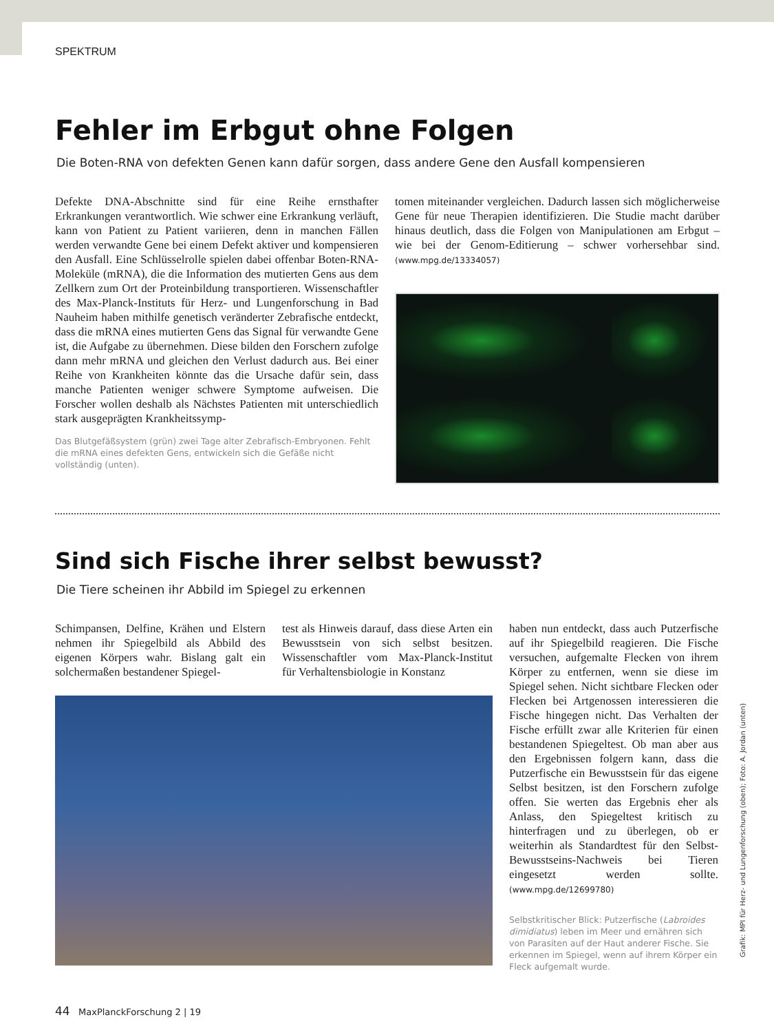SPEKTRUM
Fehler im Erbgut ohne Folgen
Die Boten-RNA von defekten Genen kann dafür sorgen, dass andere Gene den Ausfall kompensieren
Defekte DNA-Abschnitte sind für eine Reihe ernsthafter Erkrankungen verantwortlich. Wie schwer eine Erkrankung verläuft, kann von Patient zu Patient variieren, denn in manchen Fällen werden verwandte Gene bei einem Defekt aktiver und kompensieren den Ausfall. Eine Schlüsselrolle spielen dabei offenbar Boten-RNA-Moleküle (mRNA), die die Information des mutierten Gens aus dem Zellkern zum Ort der Proteinbildung transportieren. Wissenschaftler des Max-Planck-Instituts für Herz- und Lungenforschung in Bad Nauheim haben mithilfe genetisch veränderter Zebrafische entdeckt, dass die mRNA eines mutierten Gens das Signal für verwandte Gene ist, die Aufgabe zu übernehmen. Diese bilden den Forschern zufolge dann mehr mRNA und gleichen den Verlust dadurch aus. Bei einer Reihe von Krankheiten könnte das die Ursache dafür sein, dass manche Patienten weniger schwere Symptome aufweisen. Die Forscher wollen deshalb als Nächstes Patienten mit unterschiedlich stark ausgeprägten Krankheitssymp-
Das Blutgefäßsystem (grün) zwei Tage alter Zebrafisch-Embryonen. Fehlt die mRNA eines defekten Gens, entwickeln sich die Gefäße nicht vollständig (unten).
tomen miteinander vergleichen. Dadurch lassen sich möglicherweise Gene für neue Therapien identifizieren. Die Studie macht darüber hinaus deutlich, dass die Folgen von Manipulationen am Erbgut – wie bei der Genom-Editierung – schwer vorhersehbar sind. (www.mpg.de/13334057)
Sind sich Fische ihrer selbst bewusst?
Die Tiere scheinen ihr Abbild im Spiegel zu erkennen
Schimpansen, Delfine, Krähen und Elstern nehmen ihr Spiegelbild als Abbild des eigenen Körpers wahr. Bislang galt ein solchermaßen bestandener Spiegel-
test als Hinweis darauf, dass diese Arten ein Bewusstsein von sich selbst besitzen. Wissenschaftler vom Max-Planck-Institut für Verhaltensbiologie in Konstanz
haben nun entdeckt, dass auch Putzerfische auf ihr Spiegelbild reagieren. Die Fische versuchen, aufgemalte Flecken von ihrem Körper zu entfernen, wenn sie diese im Spiegel sehen. Nicht sichtbare Flecken oder Flecken bei Artgenossen interessieren die Fische hingegen nicht. Das Verhalten der Fische erfüllt zwar alle Kriterien für einen bestandenen Spiegeltest. Ob man aber aus den Ergebnissen folgern kann, dass die Putzerfische ein Bewusstsein für das eigene Selbst besitzen, ist den Forschern zufolge offen. Sie werten das Ergebnis eher als Anlass, den Spiegeltest kritisch zu hinterfragen und zu überlegen, ob er weiterhin als Standardtest für den Selbst-Bewusstseins-Nachweis bei Tieren eingesetzt werden sollte. (www.mpg.de/12699780)
Selbstkritischer Blick: Putzerfische (Labroides dimidiatus) leben im Meer und ernähren sich von Parasiten auf der Haut anderer Fische. Sie erkennen im Spiegel, wenn auf ihrem Körper ein Fleck aufgemalt wurde.
44 MaxPlanckForschung 2 | 19
Grafik: MPI für Herz- und Lungenforschung (oben); Foto: A. Jordan (unten)